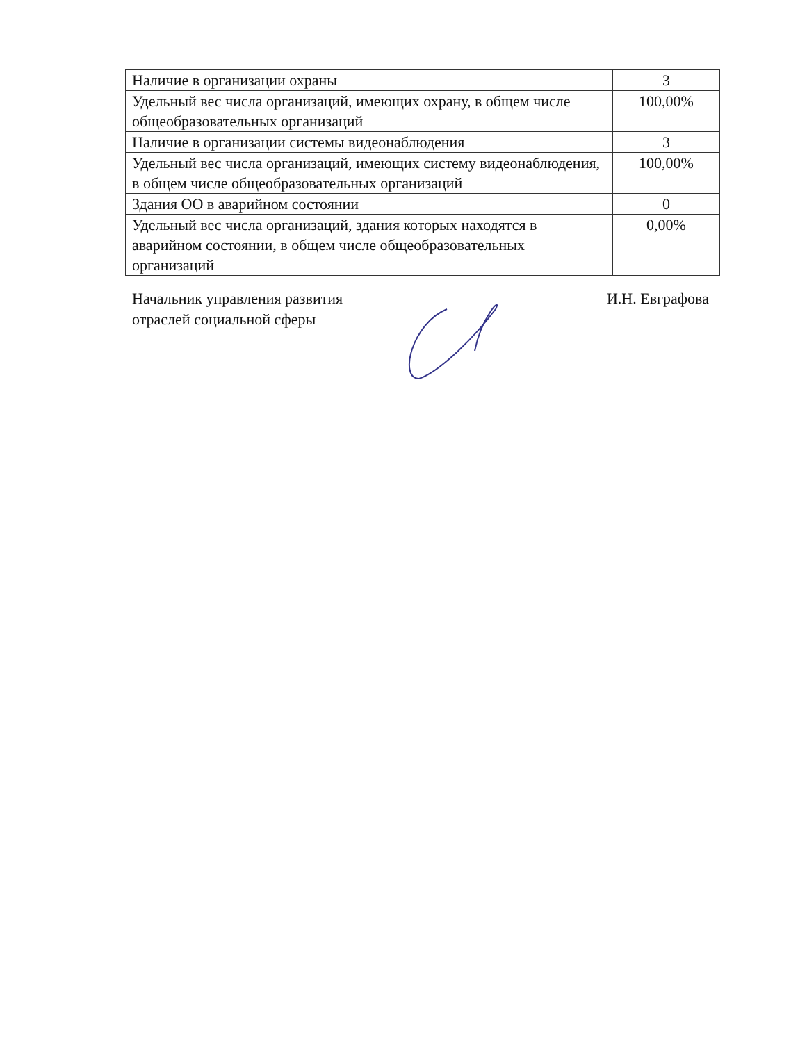| Наличие в организации охраны | 3 |
| Удельный вес числа организаций, имеющих охрану, в общем числе общеобразовательных организаций | 100,00% |
| Наличие в организации системы видеонаблюдения | 3 |
| Удельный вес числа организаций, имеющих систему видеонаблюдения, в общем числе общеобразовательных организаций | 100,00% |
| Здания ОО в аварийном состоянии | 0 |
| Удельный вес числа организаций, здания которых находятся в аварийном состоянии, в общем числе общеобразовательных организаций | 0,00% |
Начальник управления развития
отраслей социальной сферы
И.Н. Евграфова